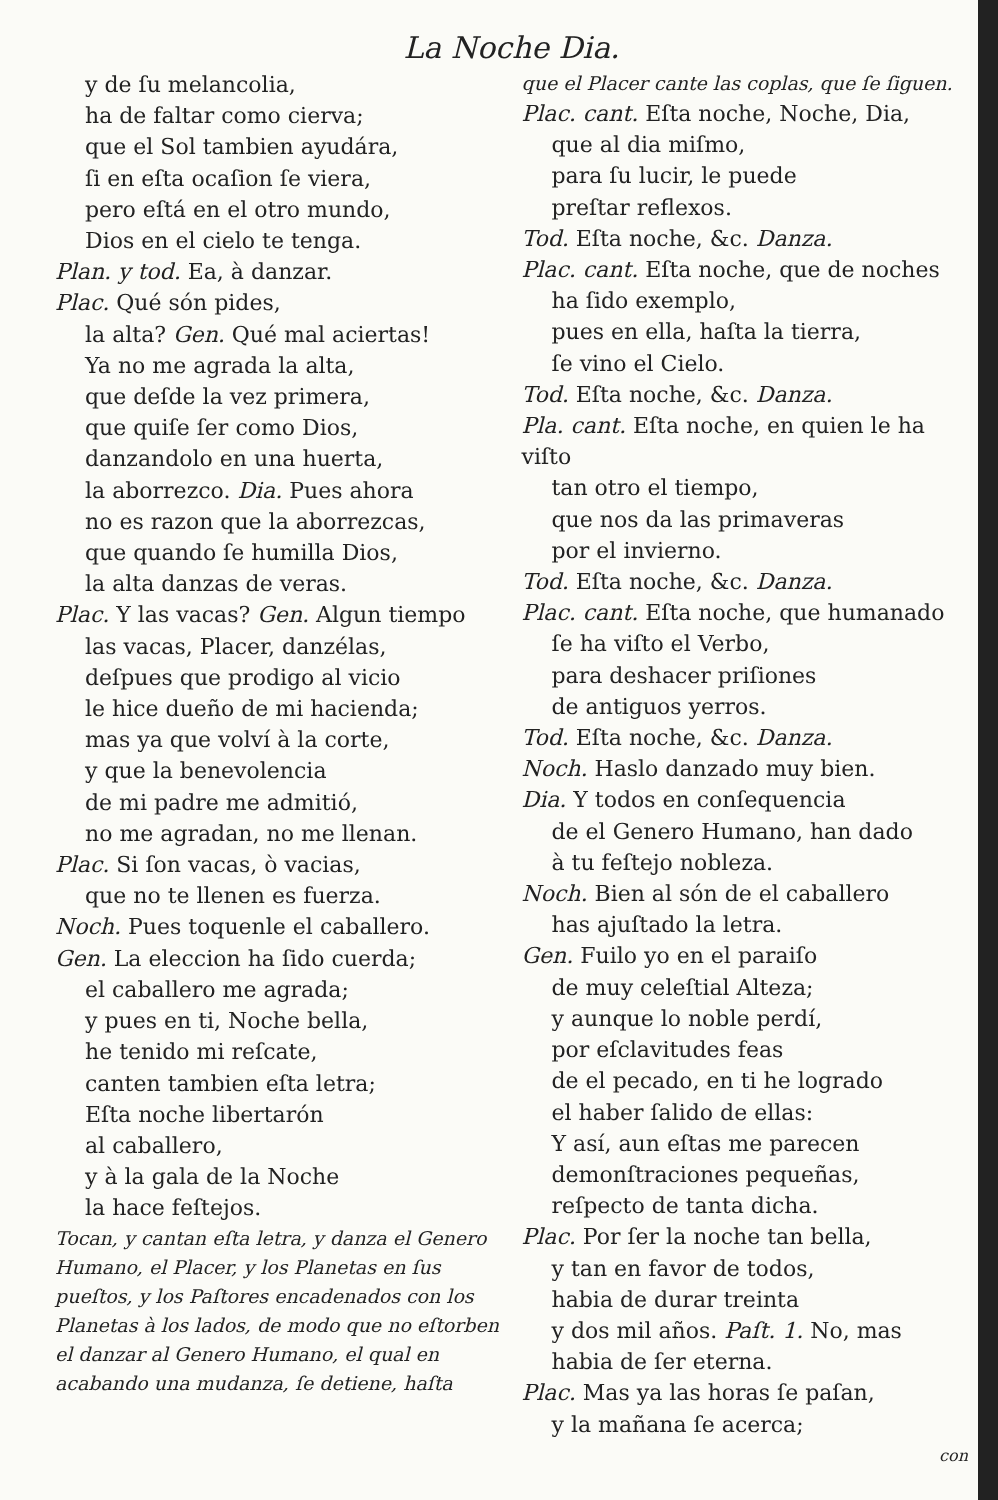La Noche Dia.
y de ſu melancolia,
ha de faltar como cierva;
que el Sol tambien ayudára,
ſi en eſta ocaſion ſe viera,
pero eſtá en el otro mundo,
Dios en el cielo te tenga.
Plan. y tod. Ea, à danzar.
Plac. Qué són pides,
la alta? Gen. Qué mal aciertas!
Ya no me agrada la alta,
que deſde la vez primera,
que quiſe ſer como Dios,
danzandolo en una huerta,
la aborrezco. Dia. Pues ahora
no es razon que la aborrezcas,
que quando ſe humilla Dios,
la alta danzas de veras.
Plac. Y las vacas? Gen. Algun tiempo
las vacas, Placer, danzélas,
deſpues que prodigo al vicio
le hice dueño de mi hacienda;
mas ya que volví à la corte,
y que la benevolencia
de mi padre me admitió,
no me agradan, no me llenan.
Plac. Si ſon vacas, ò vacias,
que no te llenen es fuerza.
Noch. Pues toquenle el caballero.
Gen. La eleccion ha ſido cuerda;
el caballero me agrada;
y pues en ti, Noche bella,
he tenido mi reſcate,
canten tambien eſta letra;
Eſta noche libertarón
al caballero,
y à la gala de la Noche
la hace feſtejos.
Tocan, y cantan eſta letra, y danza el Genero Humano, el Placer, y los Planetas en ſus pueſtos, y los Paſtores encadenados con los Planetas à los lados, de modo que no eſtorben el danzar al Genero Humano, el qual en acabando una mudanza, ſe detiene, haſta
que el Placer cante las coplas, que ſe ſiguen.
Plac. cant. Eſta noche, Noche, Dia,
que al dia miſmo,
para ſu lucir, le puede
preſtar reflexos.
Tod. Eſta noche, &c. Danza.
Plac. cant. Eſta noche, que de noches
ha ſido exemplo,
pues en ella, haſta la tierra,
ſe vino el Cielo.
Tod. Eſta noche, &c. Danza.
Pla. cant. Eſta noche, en quien le ha viſto
tan otro el tiempo,
que nos da las primaveras
por el invierno.
Tod. Eſta noche, &c. Danza.
Plac. cant. Eſta noche, que humanado
ſe ha viſto el Verbo,
para deshacer priſiones
de antiguos yerros.
Tod. Eſta noche, &c. Danza.
Noch. Haslo danzado muy bien.
Dia. Y todos en conſequencia
de el Genero Humano, han dado
à tu feſtejo nobleza.
Noch. Bien al són de el caballero
has ajuſtado la letra.
Gen. Fuilo yo en el paraiſo
de muy celeſtial Alteza;
y aunque lo noble perdí,
por eſclavitudes feas
de el pecado, en ti he logrado
el haber ſalido de ellas:
Y así, aun eſtas me parecen
demonſtraciones pequeñas,
reſpecto de tanta dicha.
Plac. Por ſer la noche tan bella,
y tan en favor de todos,
habia de durar treinta
y dos mil años. Paſt. 1. No, mas
habia de ſer eterna.
Plac. Mas ya las horas ſe paſan,
y la mañana ſe acerca;
con